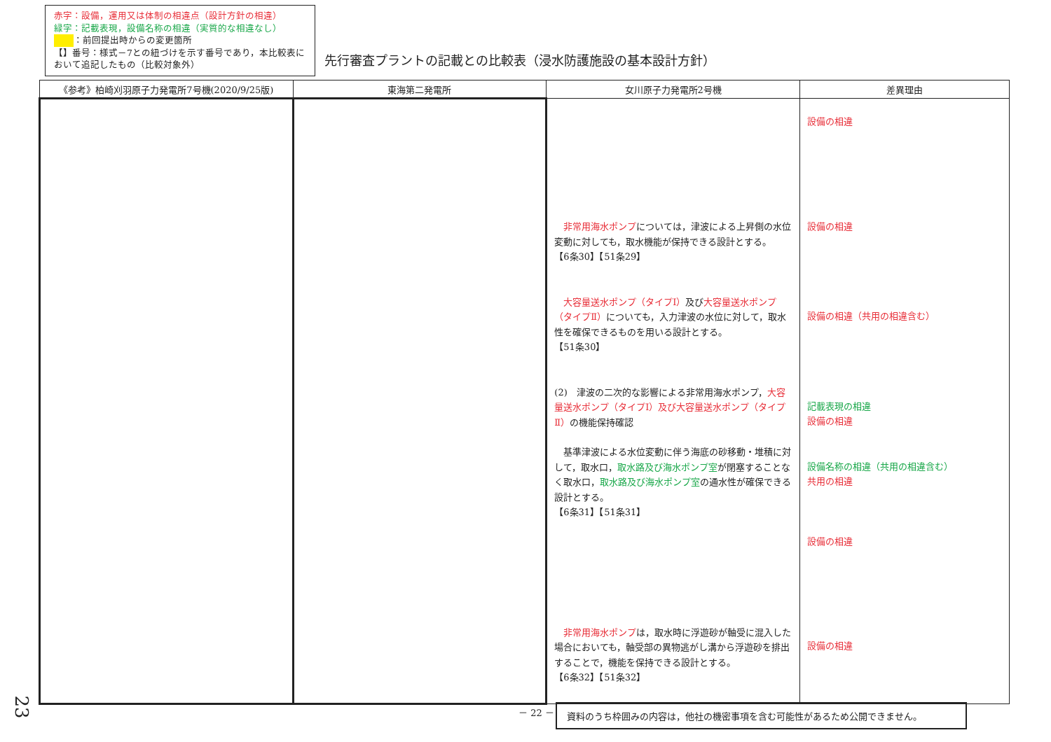赤字：設備，運用又は体制の相違点（設計方針の相違）
緑字：記載表現，設備名称の相違（実質的な相違なし）
：前回提出時からの変更箇所
【】番号：様式－7との紐づけを示す番号であり，本比較表において追記したもの（比較対象外）
先行審査プラントの記載との比較表（浸水防護施設の基本設計方針）
| 《参考》柏崎刈羽原子力発電所7号機(2020/9/25版) | 東海第二発電所 | 女川原子力発電所2号機 | 差異理由 |
| --- | --- | --- | --- |
| | | 非常用海水ポンプ については，津波による上昇側の水位変動に対しても，取水機能が保持できる設計とする。 【6条30】【51条29】 大容量送水ポンプ（タイプⅠ） 及び 大容量送水ポンプ（タイプⅡ） についても，入力津波の水位に対して，取水性を確保できるものを用いる設計とする。 【51条30】 (2) 津波の二次的な影響による非常用海水ポンプ， 大容量送水ポンプ（タイプⅠ）及び大容量送水ポンプ（タイプⅡ） の機能保持確認 基準津波による水位変動に伴う海底の砂移動・堆積に対して，取水口， 取水路及び海水ポンプ室 が閉塞することなく取水口， 取水路及び海水ポンプ室 の通水性が確保できる設計とする。 【6条31】【51条31】 非常用海水ポンプ は，取水時に浮遊砂が軸受に混入した場合においても，軸受部の異物逃がし溝から浮遊砂を排出することで，機能を保持できる設計とする。 【6条32】【51条32】 | 設備の相違 設備の相違 設備の相違（共用の相違含む） 記載表現の相違 設備の相違 設備名称の相違（共用の相違含む） 共用の相違 設備の相違 設備の相違 |
－ 22 － 資料のうち枠囲みの内容は，他社の機密事項を含む可能性があるため公開できません。
23